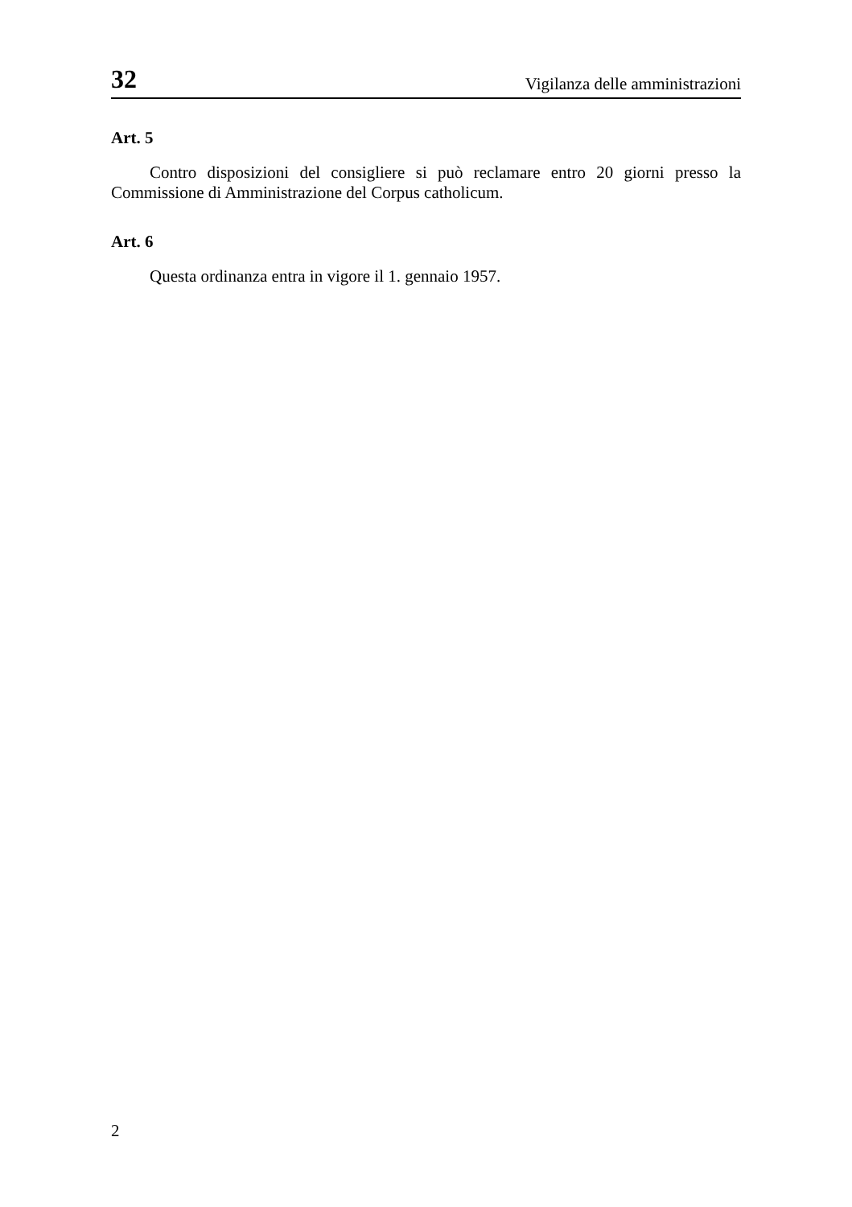32 Vigilanza delle amministrazioni
Art. 5
Contro disposizioni del consigliere si può reclamare entro 20 giorni presso la Commissione di Amministrazione del Corpus catholicum.
Art. 6
Questa ordinanza entra in vigore il 1. gennaio 1957.
2